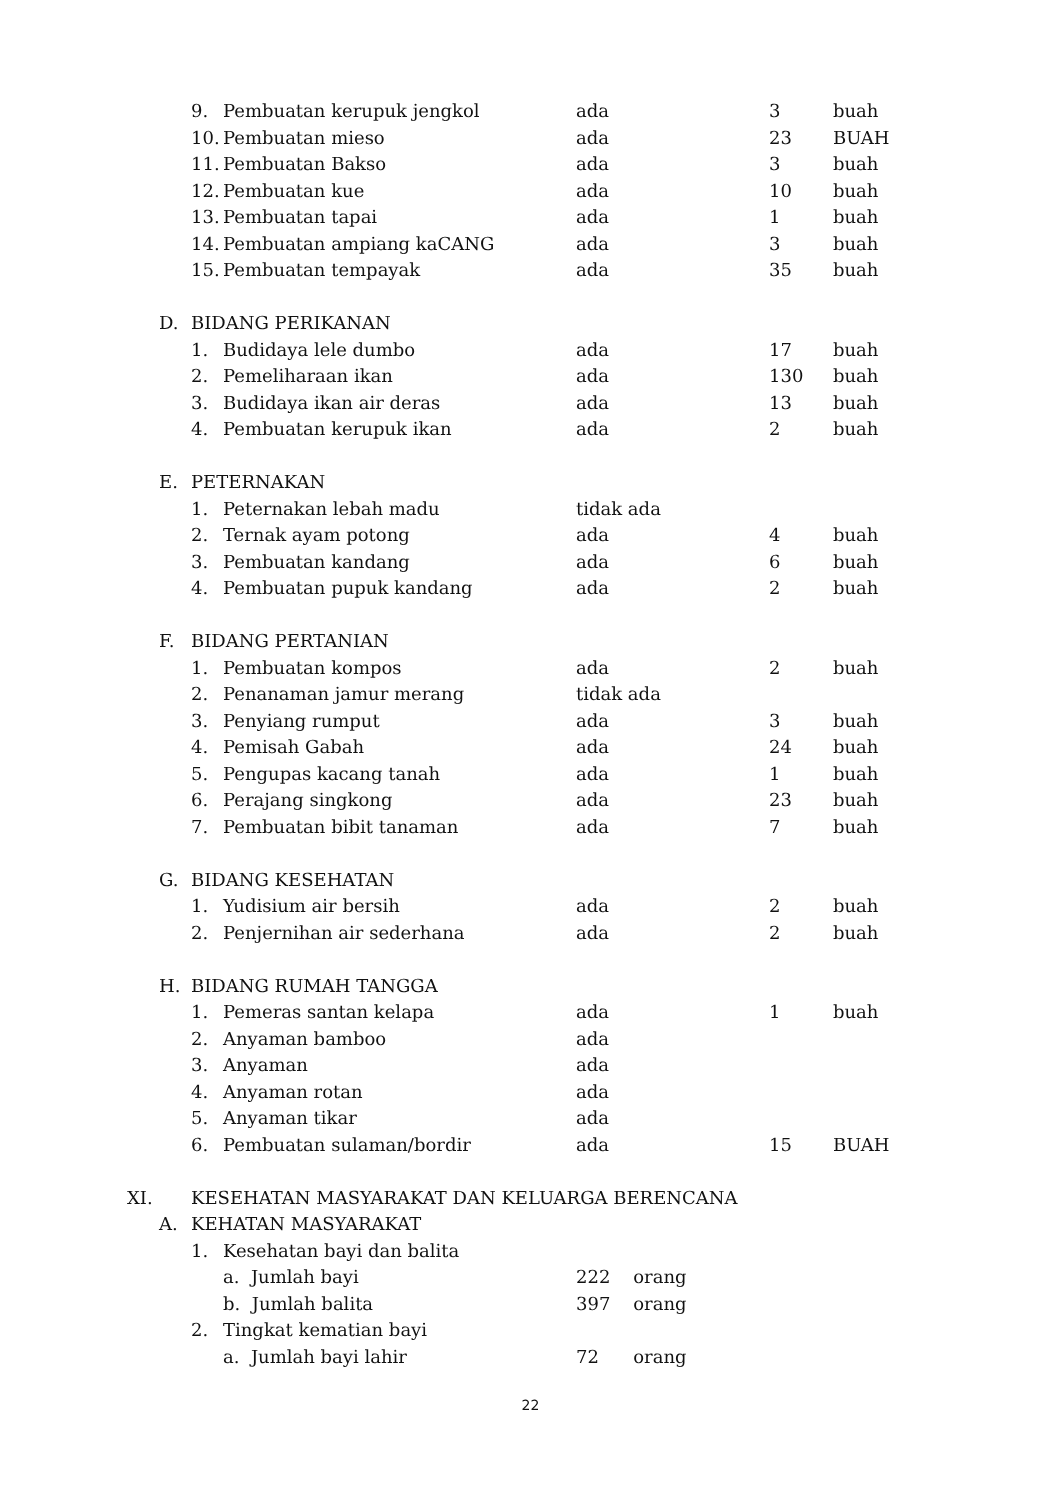| | | 9. | Pembuatan kerupuk jengkol | ada | 3 | buah |
| | | 10. | Pembuatan mieso | ada | 23 | BUAH |
| | | 11. | Pembuatan Bakso | ada | 3 | buah |
| | | 12. | Pembuatan kue | ada | 10 | buah |
| | | 13. | Pembuatan tapai | ada | 1 | buah |
| | | 14. | Pembuatan ampiang kaCANG | ada | 3 | buah |
| | | 15. | Pembuatan tempayak | ada | 35 | buah |
| | D. | BIDANG PERIKANAN | | | | |
| | | 1. | Budidaya lele dumbo | ada | 17 | buah |
| | | 2. | Pemeliharaan ikan | ada | 130 | buah |
| | | 3. | Budidaya ikan air deras | ada | 13 | buah |
| | | 4. | Pembuatan kerupuk ikan | ada | 2 | buah |
| | E. | PETERNAKAN | | | | |
| | | 1. | Peternakan lebah madu | tidak ada | | |
| | | 2. | Ternak ayam potong | ada | 4 | buah |
| | | 3. | Pembuatan kandang | ada | 6 | buah |
| | | 4. | Pembuatan pupuk kandang | ada | 2 | buah |
| | F. | BIDANG PERTANIAN | | | | |
| | | 1. | Pembuatan kompos | ada | 2 | buah |
| | | 2. | Penanaman jamur merang | tidak ada | | |
| | | 3. | Penyiang rumput | ada | 3 | buah |
| | | 4. | Pemisah Gabah | ada | 24 | buah |
| | | 5. | Pengupas kacang tanah | ada | 1 | buah |
| | | 6. | Perajang singkong | ada | 23 | buah |
| | | 7. | Pembuatan bibit tanaman | ada | 7 | buah |
| | G. | BIDANG KESEHATAN | | | | |
| | | 1. | Yudisium air bersih | ada | 2 | buah |
| | | 2. | Penjernihan air sederhana | ada | 2 | buah |
| | H. | BIDANG RUMAH TANGGA | | | | |
| | | 1. | Pemeras santan kelapa | ada | 1 | buah |
| | | 2. | Anyaman bamboo | ada | | |
| | | 3. | Anyaman | ada | | |
| | | 4. | Anyaman rotan | ada | | |
| | | 5. | Anyaman tikar | ada | | |
| | | 6. | Pembuatan sulaman/bordir | ada | 15 | BUAH |
| XI. | | KESEHATAN MASYARAKAT DAN KELUARGA BERENCANA | | | | |
| | A. | KEHATAN MASYARAKAT | | | | |
| | | 1. | Kesehatan bayi dan balita | | | |
| | | | a. Jumlah bayi | 222 orang | | |
| | | | b. Jumlah balita | 397 orang | | |
| | | 2. | Tingkat kematian bayi | | | |
| | | | a. Jumlah bayi lahir | 72 orang | | |
22